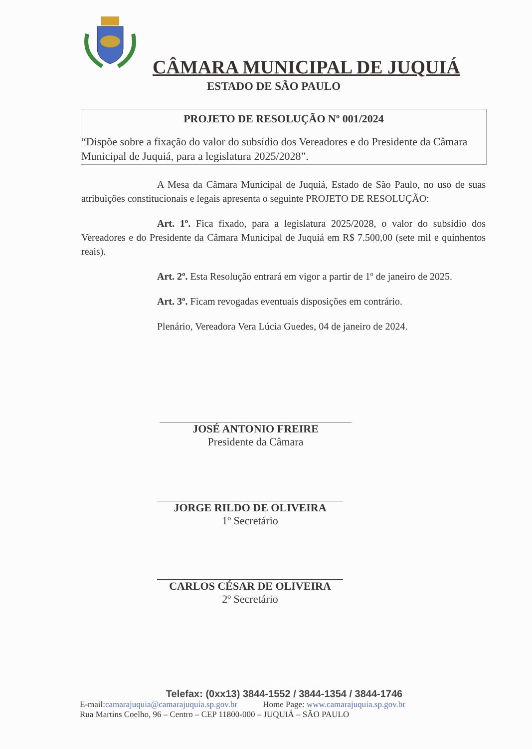CÂMARA MUNICIPAL DE JUQUIÁ
ESTADO DE SÃO PAULO
PROJETO DE RESOLUÇÃO Nº 001/2024
“Dispõe sobre a fixação do valor do subsídio dos Vereadores e do Presidente da Câmara Municipal de Juquiá, para a legislatura 2025/2028”.
A Mesa da Câmara Municipal de Juquiá, Estado de São Paulo, no uso de suas atribuições constitucionais e legais apresenta o seguinte PROJETO DE RESOLUÇÃO:
Art. 1º. Fica fixado, para a legislatura 2025/2028, o valor do subsídio dos Vereadores e do Presidente da Câmara Municipal de Juquiá em R$ 7.500,00 (sete mil e quinhentos reais).
Art. 2º. Esta Resolução entrará em vigor a partir de 1º de janeiro de 2025.
Art. 3º. Ficam revogadas eventuais disposições em contrário.
Plenário, Vereadora Vera Lúcia Guedes, 04 de janeiro de 2024.
JOSÉ ANTONIO FREIRE
Presidente da Câmara
JORGE RILDO DE OLIVEIRA
1º Secretário
CARLOS CÉSAR DE OLIVEIRA
2º Secretário
Telefax: (0xx13) 3844-1552 / 3844-1354 / 3844-1746
E-mail:camarajuquia@camarajuquia.sp.gov.br Home Page: www.camarajuquia.sp.gov.br
Rua Martins Coelho, 96 – Centro – CEP 11800-000 – JUQUIÁ – SÃO PAULO